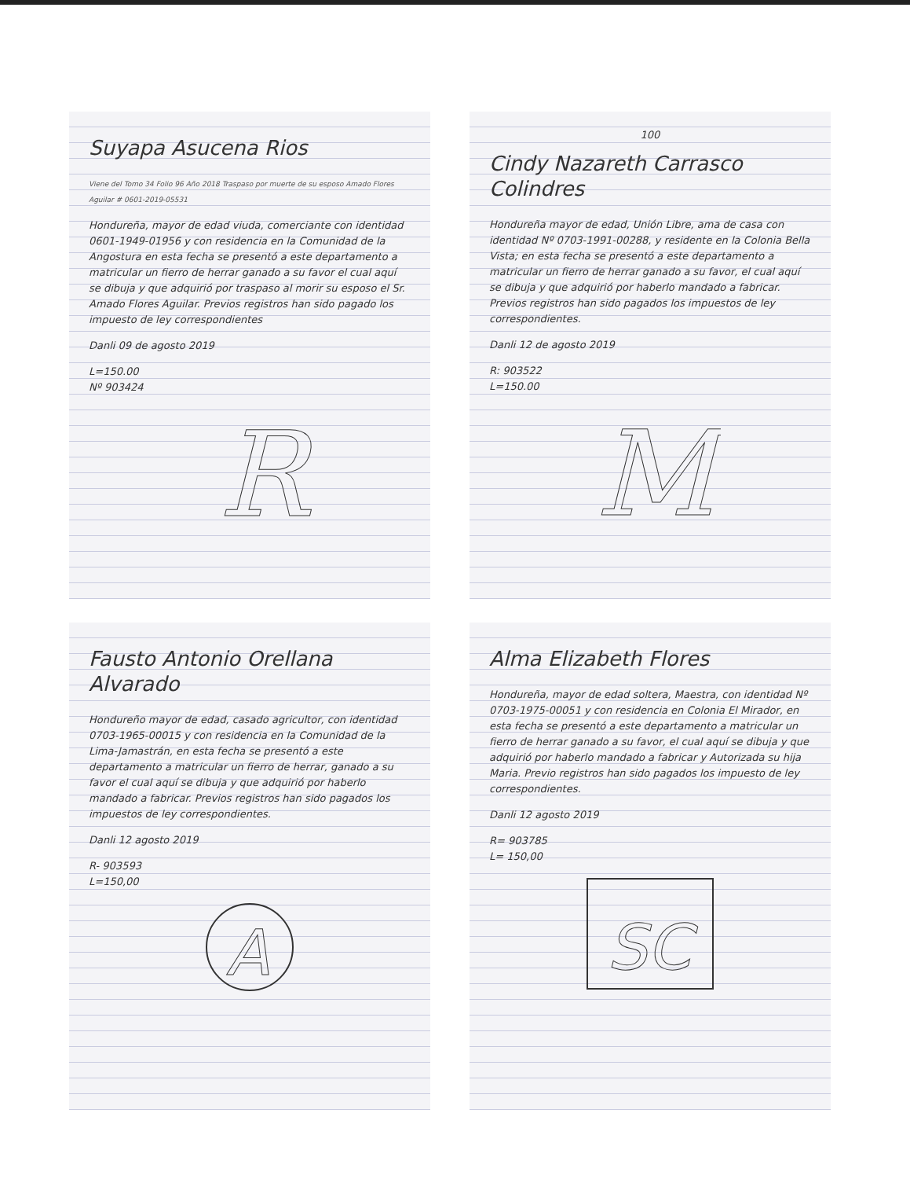Suyapa Asucena Rios
Viene del Tomo 34 Folio 96 Año 2018 Traspaso por muerte de su esposo Amado Flores Aguilar # 0601-2019-05531
Hondureña, mayor de edad viuda, comerciante con identidad 0601-1949-01956 y con residencia en la Comunidad de la Angostura en esta fecha se presentó a este departamento a matricular un fierro de herrar ganado a su favor el cual aquí se dibuja y que adquirió por traspaso al morir su esposo el Sr. Amado Flores Aguilar. Previos registros han sido pagado los impuesto de ley correspondientes
Danli 09 de agosto 2019
L=150.00
Nº 903424
R
100
Cindy Nazareth Carrasco Colindres
Hondureña mayor de edad, Unión Libre, ama de casa con identidad Nº 0703-1991-00288, y residente en la Colonia Bella Vista; en esta fecha se presentó a este departamento a matricular un fierro de herrar ganado a su favor, el cual aquí se dibuja y que adquirió por haberlo mandado a fabricar. Previos registros han sido pagados los impuestos de ley correspondientes.
Danli 12 de agosto 2019
R: 903522
L=150.00
M
Fausto Antonio Orellana Alvarado
Hondureño mayor de edad, casado agricultor, con identidad 0703-1965-00015 y con residencia en la Comunidad de la Lima-Jamastrán, en esta fecha se presentó a este departamento a matricular un fierro de herrar, ganado a su favor el cual aquí se dibuja y que adquirió por haberlo mandado a fabricar. Previos registros han sido pagados los impuestos de ley correspondientes.
Danli 12 agosto 2019
R- 903593
L=150,00
A
Alma Elizabeth Flores
Hondureña, mayor de edad soltera, Maestra, con identidad Nº 0703-1975-00051 y con residencia en Colonia El Mirador, en esta fecha se presentó a este departamento a matricular un fierro de herrar ganado a su favor, el cual aquí se dibuja y que adquirió por haberlo mandado a fabricar y Autorizada su hija Maria. Previo registros han sido pagados los impuesto de ley correspondientes.
Danli 12 agosto 2019
R= 903785
L= 150,00
SC